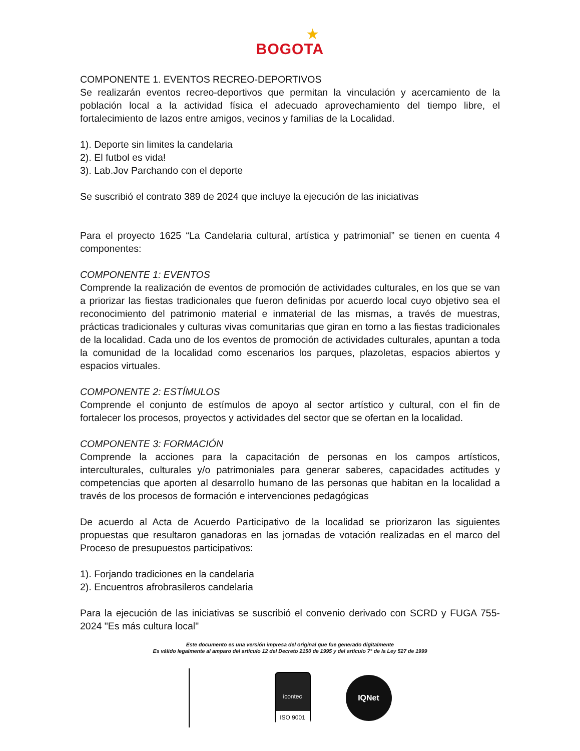★
BOGOTA
COMPONENTE 1. EVENTOS RECREO-DEPORTIVOS
Se realizarán eventos recreo-deportivos que permitan la vinculación y acercamiento de la población local a la actividad física el adecuado aprovechamiento del tiempo libre, el fortalecimiento de lazos entre amigos, vecinos y familias de la Localidad.
1). Deporte sin limites la candelaria
2). El futbol es vida!
3). Lab.Jov Parchando con el deporte
Se suscribió el contrato 389 de 2024 que incluye la ejecución de las iniciativas
Para el proyecto 1625 “La Candelaria cultural, artística y patrimonial” se tienen en cuenta 4 componentes:
COMPONENTE 1: EVENTOS
Comprende la realización de eventos de promoción de actividades culturales, en los que se van a priorizar las fiestas tradicionales que fueron definidas por acuerdo local cuyo objetivo sea el reconocimiento del patrimonio material e inmaterial de las mismas, a través de muestras, prácticas tradicionales y culturas vivas comunitarias que giran en torno a las fiestas tradicionales de la localidad. Cada uno de los eventos de promoción de actividades culturales, apuntan a toda la comunidad de la localidad como escenarios los parques, plazoletas, espacios abiertos y espacios virtuales.
COMPONENTE 2: ESTÍMULOS
Comprende el conjunto de estímulos de apoyo al sector artístico y cultural, con el fin de fortalecer los procesos, proyectos y actividades del sector que se ofertan en la localidad.
COMPONENTE 3: FORMACIÓN
Comprende la acciones para la capacitación de personas en los campos artísticos, interculturales, culturales y/o patrimoniales para generar saberes, capacidades actitudes y competencias que aporten al desarrollo humano de las personas que habitan en la localidad a través de los procesos de formación e intervenciones pedagógicas
De acuerdo al Acta de Acuerdo Participativo de la localidad se priorizaron las siguientes propuestas que resultaron ganadoras en las jornadas de votación realizadas en el marco del Proceso de presupuestos participativos:
1). Forjando tradiciones en la candelaria
2). Encuentros afrobrasileros candelaria
Para la ejecución de las iniciativas se suscribió el convenio derivado con SCRD y FUGA 755-2024 "Es más cultura local"
Este documento es una versión impresa del original que fue generado digitalmente
Es válido legalmente al amparo del artículo 12 del Decreto 2150 de 1995 y del artículo 7° de la Ley 527 de 1999
icontec
ISO 9001
IQNet